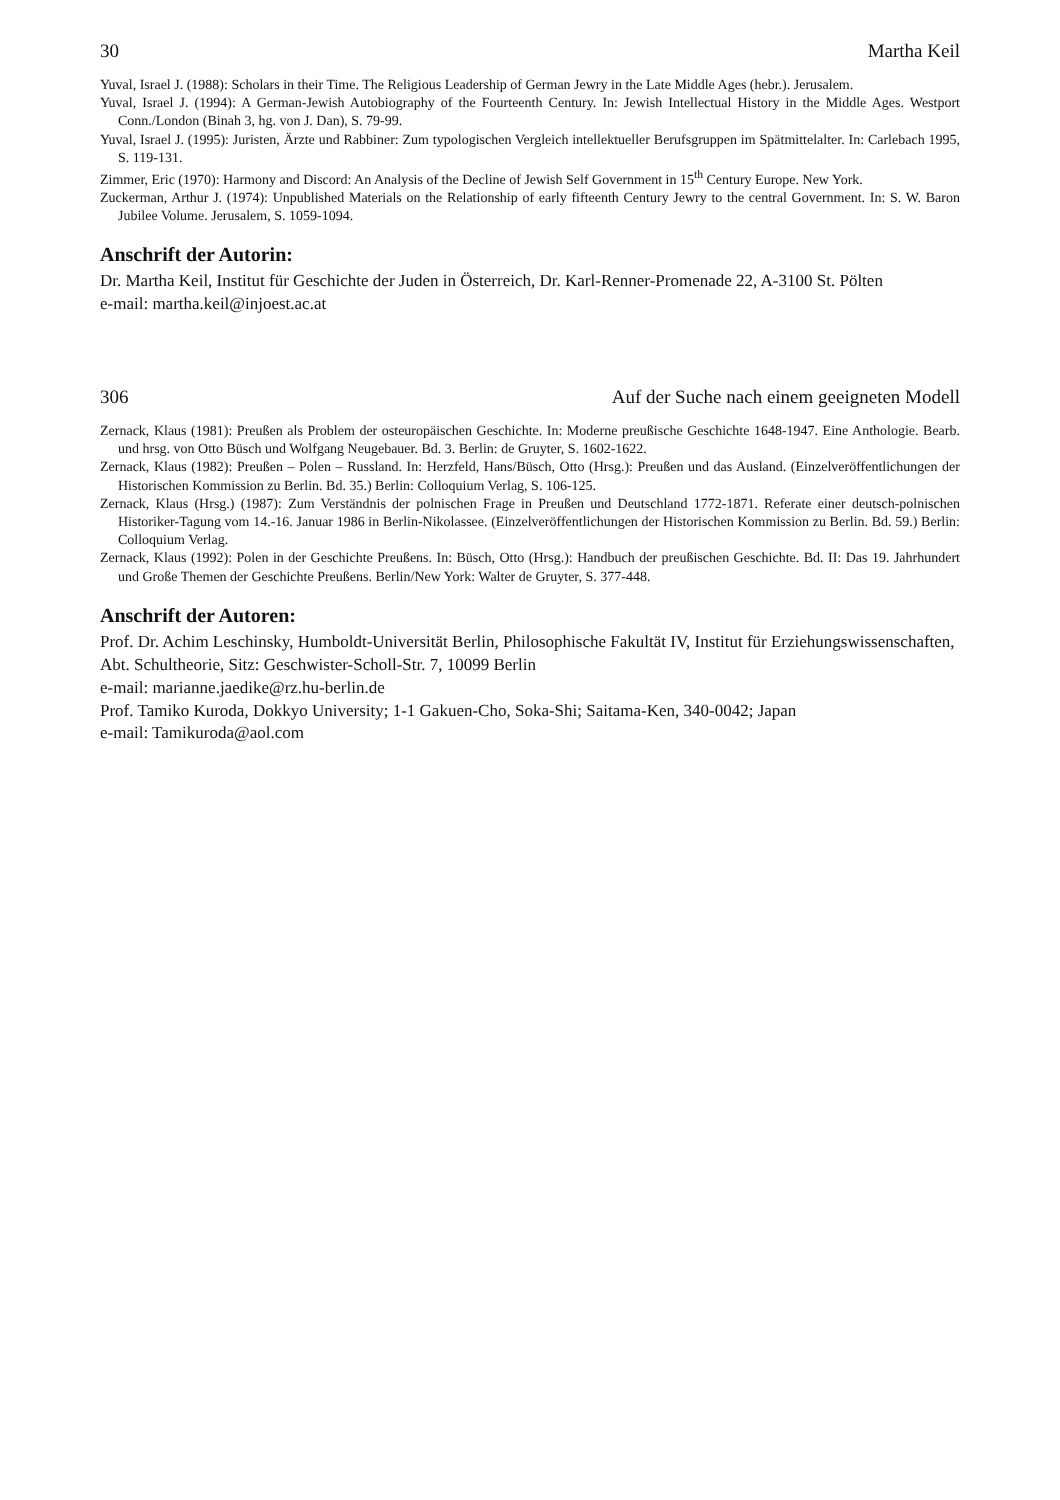30 Martha Keil
Yuval, Israel J. (1988): Scholars in their Time. The Religious Leadership of German Jewry in the Late Middle Ages (hebr.). Jerusalem.
Yuval, Israel J. (1994): A German-Jewish Autobiography of the Fourteenth Century. In: Jewish Intellectual History in the Middle Ages. Westport Conn./London (Binah 3, hg. von J. Dan), S. 79-99.
Yuval, Israel J. (1995): Juristen, Ärzte und Rabbiner: Zum typologischen Vergleich intellektueller Berufsgruppen im Spätmittelalter. In: Carlebach 1995, S. 119-131.
Zimmer, Eric (1970): Harmony and Discord: An Analysis of the Decline of Jewish Self Government in 15<sup>th</sup> Century Europe. New York.
Zuckerman, Arthur J. (1974): Unpublished Materials on the Relationship of early fifteenth Century Jewry to the central Government. In: S. W. Baron Jubilee Volume. Jerusalem, S. 1059-1094.
Anschrift der Autorin:
Dr. Martha Keil, Institut für Geschichte der Juden in Österreich, Dr. Karl-Renner-Promenade 22, A-3100 St. Pölten
e-mail: martha.keil@injoest.ac.at
306 Auf der Suche nach einem geeigneten Modell
Zernack, Klaus (1981): Preußen als Problem der osteuropäischen Geschichte. In: Moderne preußische Geschichte 1648-1947. Eine Anthologie. Bearb. und hrsg. von Otto Büsch und Wolfgang Neugebauer. Bd. 3. Berlin: de Gruyter, S. 1602-1622.
Zernack, Klaus (1982): Preußen – Polen – Russland. In: Herzfeld, Hans/Büsch, Otto (Hrsg.): Preußen und das Ausland. (Einzelveröffentlichungen der Historischen Kommission zu Berlin. Bd. 35.) Berlin: Colloquium Verlag, S. 106-125.
Zernack, Klaus (Hrsg.) (1987): Zum Verständnis der polnischen Frage in Preußen und Deutschland 1772-1871. Referate einer deutsch-polnischen Historiker-Tagung vom 14.-16. Januar 1986 in Berlin-Nikolassee. (Einzelveröffentlichungen der Historischen Kommission zu Berlin. Bd. 59.) Berlin: Colloquium Verlag.
Zernack, Klaus (1992): Polen in der Geschichte Preußens. In: Büsch, Otto (Hrsg.): Handbuch der preußischen Geschichte. Bd. II: Das 19. Jahrhundert und Große Themen der Geschichte Preußens. Berlin/New York: Walter de Gruyter, S. 377-448.
Anschrift der Autoren:
Prof. Dr. Achim Leschinsky, Humboldt-Universität Berlin, Philosophische Fakultät IV, Institut für Erziehungswissenschaften, Abt. Schultheorie, Sitz: Geschwister-Scholl-Str. 7, 10099 Berlin
e-mail: marianne.jaedike@rz.hu-berlin.de
Prof. Tamiko Kuroda, Dokkyo University; 1-1 Gakuen-Cho, Soka-Shi; Saitama-Ken, 340-0042; Japan
e-mail: Tamikuroda@aol.com